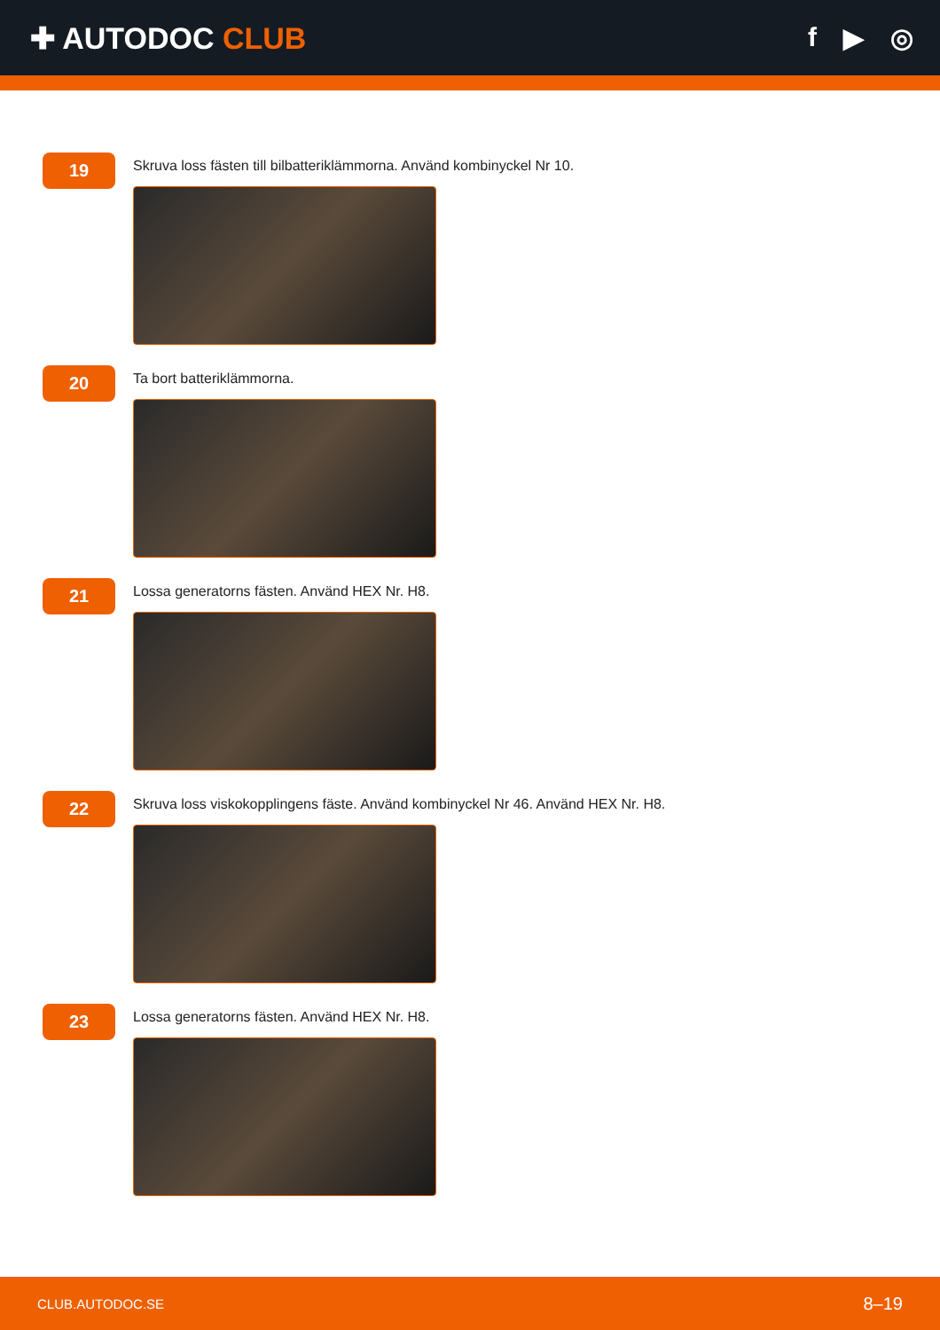✚ AUTODOC CLUB f ▶ ◎
19
Skruva loss fästen till bilbatteriklämmorna. Använd kombinyckel Nr 10.
20
Ta bort batteriklämmorna.
21
Lossa generatorns fästen. Använd HEX Nr. H8.
22
Skruva loss viskokopplingens fäste. Använd kombinyckel Nr 46. Använd HEX Nr. H8.
23
Lossa generatorns fästen. Använd HEX Nr. H8.
CLUB.AUTODOC.SE 8–19